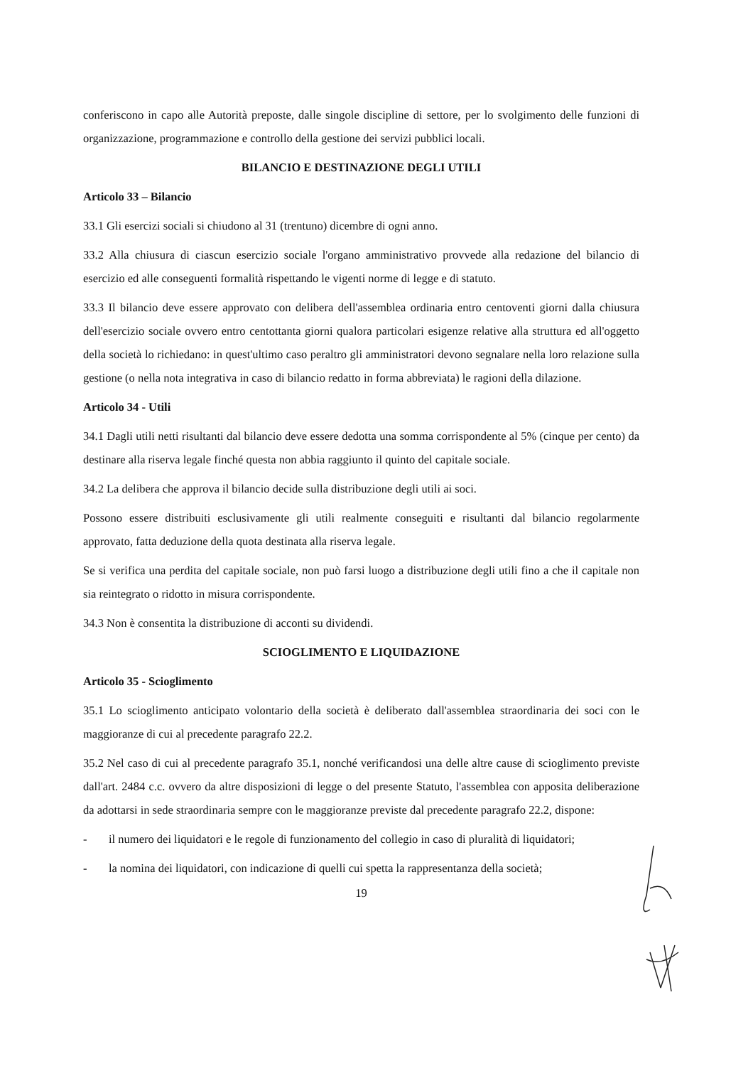conferiscono in capo alle Autorità preposte, dalle singole discipline di settore, per lo svolgimento delle funzioni di organizzazione, programmazione e controllo della gestione dei servizi pubblici locali.
BILANCIO E DESTINAZIONE DEGLI UTILI
Articolo 33 – Bilancio
33.1 Gli esercizi sociali si chiudono al 31 (trentuno) dicembre di ogni anno.
33.2 Alla chiusura di ciascun esercizio sociale l'organo amministrativo provvede alla redazione del bilancio di esercizio ed alle conseguenti formalità rispettando le vigenti norme di legge e di statuto.
33.3 Il bilancio deve essere approvato con delibera dell'assemblea ordinaria entro centoventi giorni dalla chiusura dell'esercizio sociale ovvero entro centottanta giorni qualora particolari esigenze relative alla struttura ed all'oggetto della società lo richiedano: in quest'ultimo caso peraltro gli amministratori devono segnalare nella loro relazione sulla gestione (o nella nota integrativa in caso di bilancio redatto in forma abbreviata) le ragioni della dilazione.
Articolo 34 - Utili
34.1 Dagli utili netti risultanti dal bilancio deve essere dedotta una somma corrispondente al 5% (cinque per cento) da destinare alla riserva legale finché questa non abbia raggiunto il quinto del capitale sociale.
34.2 La delibera che approva il bilancio decide sulla distribuzione degli utili ai soci.
Possono essere distribuiti esclusivamente gli utili realmente conseguiti e risultanti dal bilancio regolarmente approvato, fatta deduzione della quota destinata alla riserva legale.
Se si verifica una perdita del capitale sociale, non può farsi luogo a distribuzione degli utili fino a che il capitale non sia reintegrato o ridotto in misura corrispondente.
34.3 Non è consentita la distribuzione di acconti su dividendi.
SCIOGLIMENTO E LIQUIDAZIONE
Articolo 35 - Scioglimento
35.1 Lo scioglimento anticipato volontario della società è deliberato dall'assemblea straordinaria dei soci con le maggioranze di cui al precedente paragrafo 22.2.
35.2 Nel caso di cui al precedente paragrafo 35.1, nonché verificandosi una delle altre cause di scioglimento previste dall'art. 2484 c.c. ovvero da altre disposizioni di legge o del presente Statuto, l'assemblea con apposita deliberazione da adottarsi in sede straordinaria sempre con le maggioranze previste dal precedente paragrafo 22.2, dispone:
- il numero dei liquidatori e le regole di funzionamento del collegio in caso di pluralità di liquidatori;
- la nomina dei liquidatori, con indicazione di quelli cui spetta la rappresentanza della società;
19